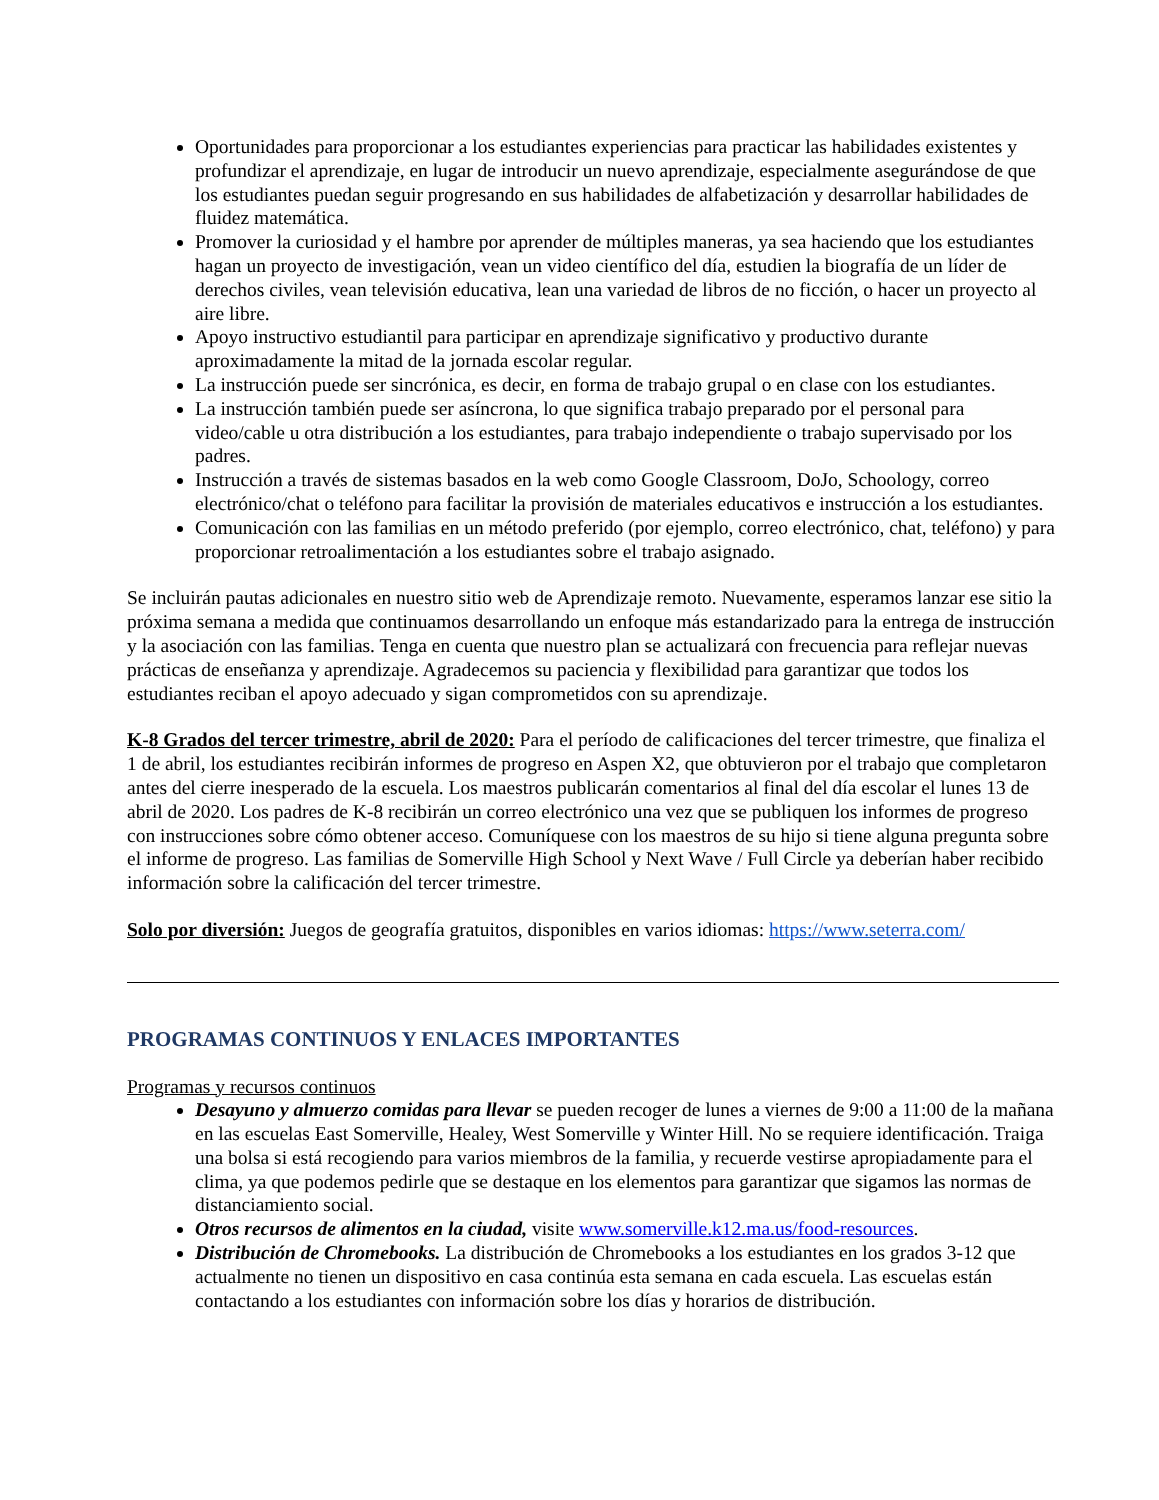Oportunidades para proporcionar a los estudiantes experiencias para practicar las habilidades existentes y profundizar el aprendizaje, en lugar de introducir un nuevo aprendizaje, especialmente asegurándose de que los estudiantes puedan seguir progresando en sus habilidades de alfabetización y desarrollar habilidades de fluidez matemática.
Promover la curiosidad y el hambre por aprender de múltiples maneras, ya sea haciendo que los estudiantes hagan un proyecto de investigación, vean un video científico del día, estudien la biografía de un líder de derechos civiles, vean televisión educativa, lean una variedad de libros de no ficción, o hacer un proyecto al aire libre.
Apoyo instructivo estudiantil para participar en aprendizaje significativo y productivo durante aproximadamente la mitad de la jornada escolar regular.
La instrucción puede ser sincrónica, es decir, en forma de trabajo grupal o en clase con los estudiantes.
La instrucción también puede ser asíncrona, lo que significa trabajo preparado por el personal para video/cable u otra distribución a los estudiantes, para trabajo independiente o trabajo supervisado por los padres.
Instrucción a través de sistemas basados en la web como Google Classroom, DoJo, Schoology, correo electrónico/chat o teléfono para facilitar la provisión de materiales educativos e instrucción a los estudiantes.
Comunicación con las familias en un método preferido (por ejemplo, correo electrónico, chat, teléfono) y para proporcionar retroalimentación a los estudiantes sobre el trabajo asignado.
Se incluirán pautas adicionales en nuestro sitio web de Aprendizaje remoto. Nuevamente, esperamos lanzar ese sitio la próxima semana a medida que continuamos desarrollando un enfoque más estandarizado para la entrega de instrucción y la asociación con las familias. Tenga en cuenta que nuestro plan se actualizará con frecuencia para reflejar nuevas prácticas de enseñanza y aprendizaje. Agradecemos su paciencia y flexibilidad para garantizar que todos los estudiantes reciban el apoyo adecuado y sigan comprometidos con su aprendizaje.
K-8 Grados del tercer trimestre, abril de 2020: Para el período de calificaciones del tercer trimestre, que finaliza el 1 de abril, los estudiantes recibirán informes de progreso en Aspen X2, que obtuvieron por el trabajo que completaron antes del cierre inesperado de la escuela. Los maestros publicarán comentarios al final del día escolar el lunes 13 de abril de 2020. Los padres de K-8 recibirán un correo electrónico una vez que se publiquen los informes de progreso con instrucciones sobre cómo obtener acceso. Comuníquese con los maestros de su hijo si tiene alguna pregunta sobre el informe de progreso. Las familias de Somerville High School y Next Wave / Full Circle ya deberían haber recibido información sobre la calificación del tercer trimestre.
Solo por diversión: Juegos de geografía gratuitos, disponibles en varios idiomas: https://www.seterra.com/
PROGRAMAS CONTINUOS Y ENLACES IMPORTANTES
Programas y recursos continuos
Desayuno y almuerzo comidas para llevar se pueden recoger de lunes a viernes de 9:00 a 11:00 de la mañana en las escuelas East Somerville, Healey, West Somerville y Winter Hill. No se requiere identificación. Traiga una bolsa si está recogiendo para varios miembros de la familia, y recuerde vestirse apropiadamente para el clima, ya que podemos pedirle que se destaque en los elementos para garantizar que sigamos las normas de distanciamiento social.
Otros recursos de alimentos en la ciudad, visite www.somerville.k12.ma.us/food-resources.
Distribución de Chromebooks. La distribución de Chromebooks a los estudiantes en los grados 3-12 que actualmente no tienen un dispositivo en casa continúa esta semana en cada escuela. Las escuelas están contactando a los estudiantes con información sobre los días y horarios de distribución.